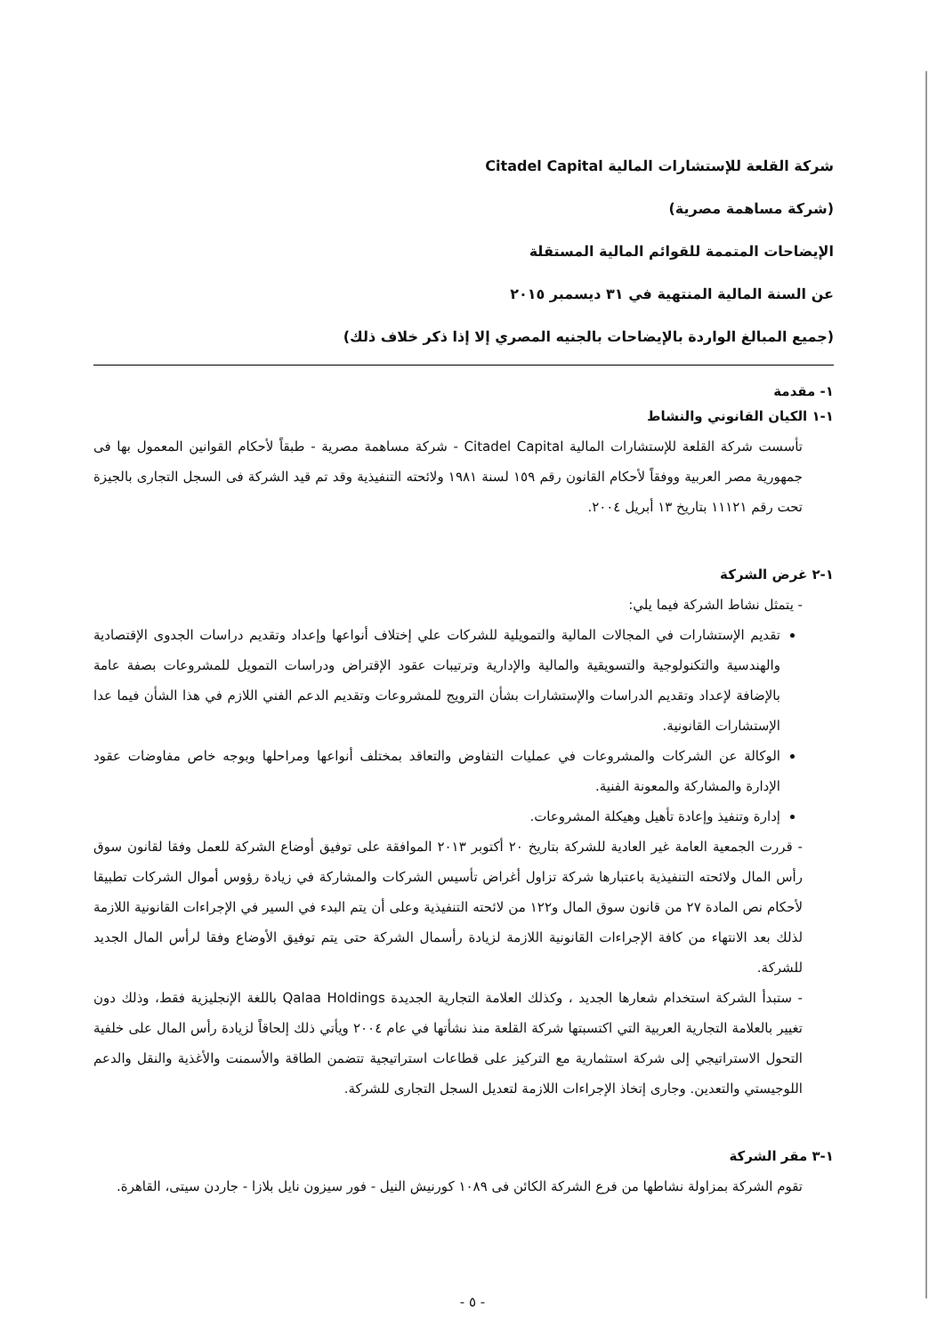شركة القلعة للإستشارات المالية Citadel Capital
(شركة مساهمة مصرية)
الإيضاحات المتممة للقوائم المالية المستقلة
عن السنة المالية المنتهية في ٣١ ديسمبر ٢٠١٥
(جميع المبالغ الواردة بالإيضاحات بالجنيه المصري إلا إذا ذكر خلاف ذلك)
١- مقدمة
١-١ الكيان القانوني والنشاط
تأسست شركة القلعة للإستشارات المالية Citadel Capital - شركة مساهمة مصرية - طبقاً لأحكام القوانين المعمول بها فى جمهورية مصر العربية ووفقاً لأحكام القانون رقم ١٥٩ لسنة ١٩٨١ ولائحته التنفيذية وقد تم قيد الشركة فى السجل التجارى بالجيزة تحت رقم ١١١٢١ بتاريخ ١٣ أبريل ٢٠٠٤.
١-٢ غرض الشركة
- يتمثل نشاط الشركة فيما يلي:
تقديم الإستشارات في المجالات المالية والتمويلية للشركات علي إختلاف أنواعها وإعداد وتقديم دراسات الجدوى الإقتصادية والهندسية والتكنولوجية والتسويقية والمالية والإدارية وترتيبات عقود الإقتراض ودراسات التمويل للمشروعات بصفة عامة بالإضافة لإعداد وتقديم الدراسات والإستشارات بشأن الترويج للمشروعات وتقديم الدعم الفني اللازم في هذا الشأن فيما عدا الإستشارات القانونية.
الوكالة عن الشركات والمشروعات في عمليات التفاوض والتعاقد بمختلف أنواعها ومراحلها وبوجه خاص مفاوضات عقود الإدارة والمشاركة والمعونة الفنية.
إدارة وتنفيذ وإعادة تأهيل وهيكلة المشروعات.
- قررت الجمعية العامة غير العادية للشركة بتاريخ ٢٠ أكتوبر ٢٠١٣ الموافقة على توفيق أوضاع الشركة للعمل وفقا لقانون سوق رأس المال ولائحته التنفيذية باعتبارها شركة تزاول أغراض تأسيس الشركات والمشاركة في زيادة رؤوس أموال الشركات تطبيقا لأحكام نص المادة ٢٧ من قانون سوق المال و١٢٢ من لائحته التنفيذية وعلى أن يتم البدء في السير في الإجراءات القانونية اللازمة لذلك بعد الانتهاء من كافة الإجراءات القانونية اللازمة لزيادة رأسمال الشركة حتى يتم توفيق الأوضاع وفقا لرأس المال الجديد للشركة.
- ستبدأ الشركة استخدام شعارها الجديد ، وكذلك العلامة التجارية الجديدة Qalaa Holdings باللغة الإنجليزية فقط، وذلك دون تغيير بالعلامة التجارية العربية التي اكتسبتها شركة القلعة منذ نشأتها في عام ٢٠٠٤ ويأتي ذلك إلحاقاً لزيادة رأس المال على خلفية التحول الاستراتيجي إلى شركة استثمارية مع التركيز على قطاعات استراتيجية تتضمن الطاقة والأسمنت والأغذية والنقل والدعم اللوجيستي والتعدين. وجارى إتخاذ الإجراءات اللازمة لتعديل السجل التجارى للشركة.
١-٣ مقر الشركة
تقوم الشركة بمزاولة نشاطها من فرع الشركة الكائن فى ١٠٨٩ كورنيش النيل - فور سيزون نايل بلازا - جاردن سيتى، القاهرة.
- ٥ -